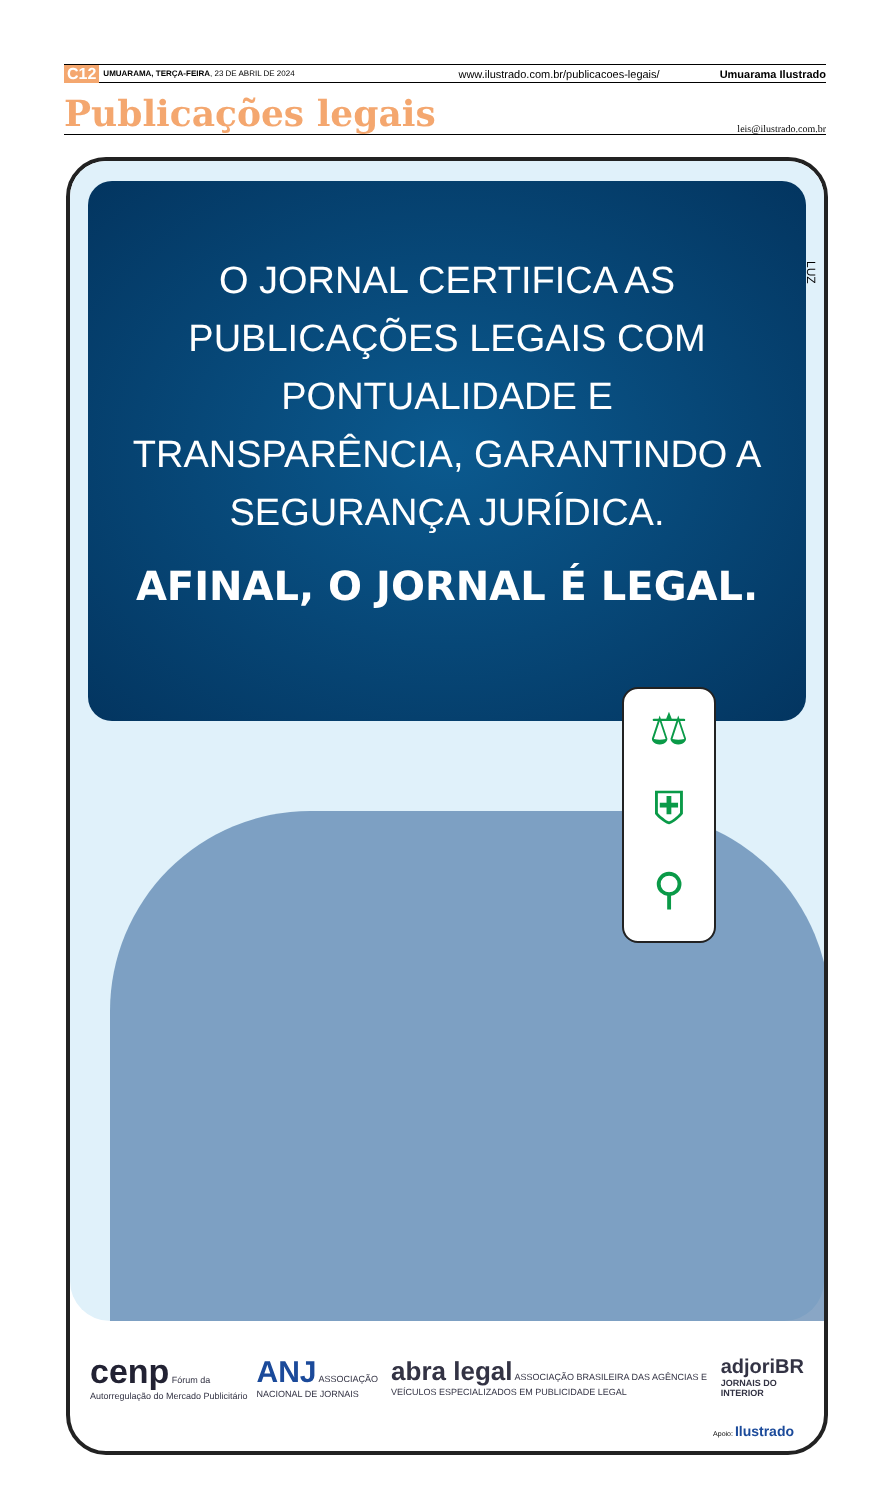C12 UMUARAMA, TERÇA-FEIRA, 23 DE ABRIL DE 2024 www.ilustrado.com.br/publicacoes-legais/ Umuarama Ilustrado
Publicações legais
leis@ilustrado.com.br
O JORNAL CERTIFICA AS PUBLICAÇÕES LEGAIS COM PONTUALIDADE E TRANSPARÊNCIA, GARANTINDO A SEGURANÇA JURÍDICA.
AFINAL, O JORNAL É LEGAL.
⚖
⛨
⚲
LUZ
cenp Fórum da Autorregulação do Mercado Publicitário ANJ ASSOCIAÇÃO NACIONAL DE JORNAIS abra legal ASSOCIAÇÃO BRASILEIRA DAS AGÊNCIAS E VEÍCULOS ESPECIALIZADOS EM PUBLICIDADE LEGAL adjoriBR
JORNAIS DO INTERIOR
Apoio: Ilustrado